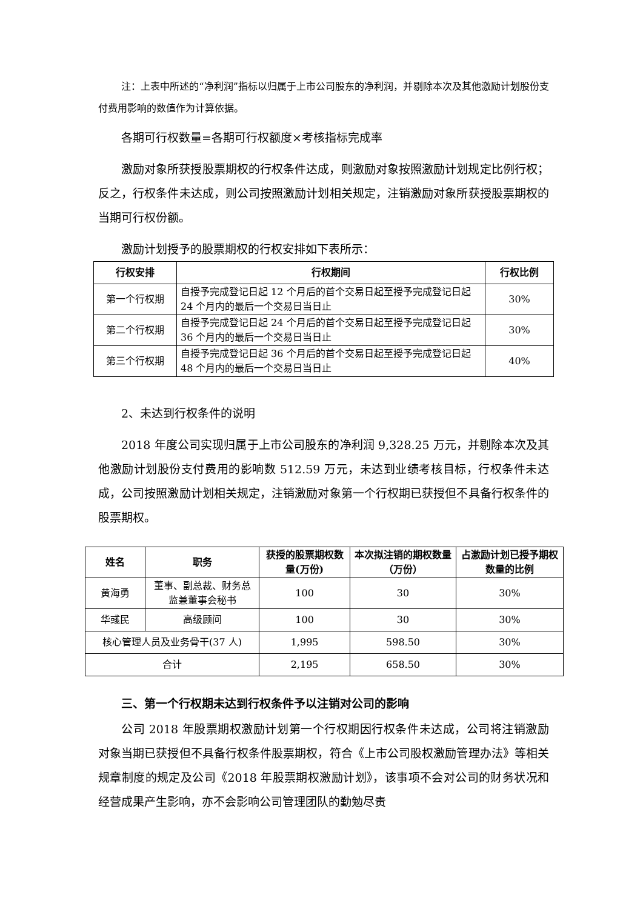注：上表中所述的“净利润”指标以归属于上市公司股东的净利润，并剔除本次及其他激励计划股份支付费用影响的数值作为计算依据。
各期可行权数量=各期可行权额度×考核指标完成率
激励对象所获授股票期权的行权条件达成，则激励对象按照激励计划规定比例行权；反之，行权条件未达成，则公司按照激励计划相关规定，注销激励对象所获授股票期权的当期可行权份额。
激励计划授予的股票期权的行权安排如下表所示：
| 行权安排 | 行权期间 | 行权比例 |
| --- | --- | --- |
| 第一个行权期 | 自授予完成登记日起 12 个月后的首个交易日起至授予完成登记日起 24 个月内的最后一个交易日当日止 | 30% |
| 第二个行权期 | 自授予完成登记日起 24 个月后的首个交易日起至授予完成登记日起 36 个月内的最后一个交易日当日止 | 30% |
| 第三个行权期 | 自授予完成登记日起 36 个月后的首个交易日起至授予完成登记日起 48 个月内的最后一个交易日当日止 | 40% |
2、未达到行权条件的说明
2018 年度公司实现归属于上市公司股东的净利润 9,328.25 万元，并剔除本次及其他激励计划股份支付费用的影响数 512.59 万元，未达到业绩考核目标，行权条件未达成，公司按照激励计划相关规定，注销激励对象第一个行权期已获授但不具备行权条件的股票期权。
| 姓名 | 职务 | 获授的股票期权数量(万份) | 本次拟注销的期权数量（万份） | 占激励计划已授予期权数量的比例 |
| --- | --- | --- | --- | --- |
| 黄海勇 | 董事、副总裁、财务总监兼董事会秘书 | 100 | 30 | 30% |
| 华彧民 | 高级顾问 | 100 | 30 | 30% |
| 核心管理人员及业务骨干(37 人) | | 1,995 | 598.50 | 30% |
| 合计 | | 2,195 | 658.50 | 30% |
三、第一个行权期未达到行权条件予以注销对公司的影响
公司 2018 年股票期权激励计划第一个行权期因行权条件未达成，公司将注销激励对象当期已获授但不具备行权条件股票期权，符合《上市公司股权激励管理办法》等相关规章制度的规定及公司《2018 年股票期权激励计划》，该事项不会对公司的财务状况和经营成果产生影响，亦不会影响公司管理团队的勤勉尽责